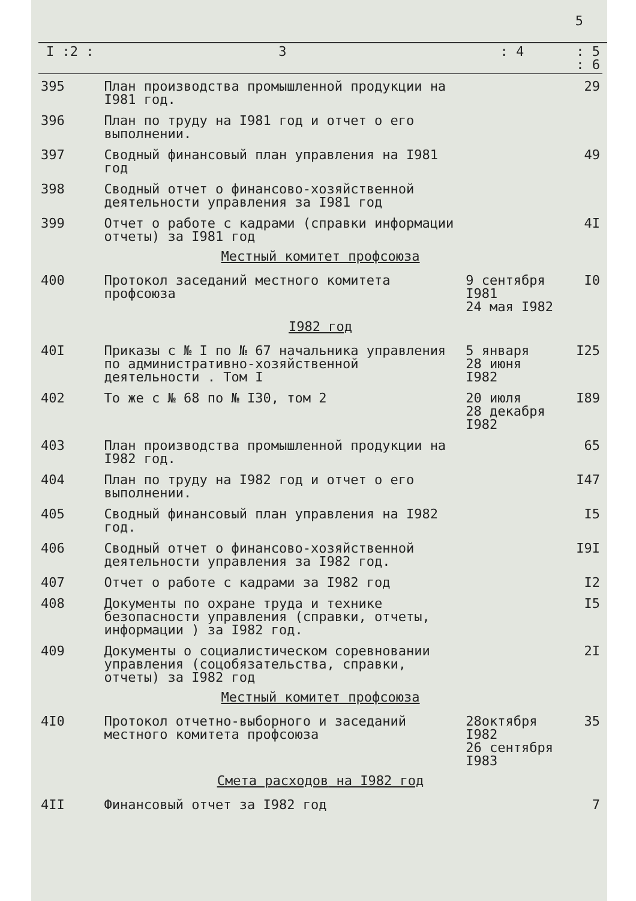5
| I :2 : | 3 | : 4 | : 5 : 6 |
| --- | --- | --- | --- |
| 395 | План производства промышленной продукции на I981 год. | | 29 |
| 396 | План по труду на I981 год и отчет о его выполнении. | | |
| 397 | Сводный финансовый план управления на I981 год | | 49 |
| 398 | Сводный отчет о финансово-хозяйственной деятельности управления за I981 год | | |
| 399 | Отчет о работе с кадрами (справки информации отчеты) за I981 год | | 4I |
| Местный комитет профсоюза | | | |
| 400 | Протокол заседаний местного комитета профсоюза | 9 сентября I981 24 мая I982 | I0 |
| I982 год | | | |
| 40I | Приказы с № I по № 67 начальника управления по административно-хозяйственной деятельности . Том I | 5 января 28 июня I982 | I25 |
| 402 | То же с № 68 по № I30, том 2 | 20 июля 28 декабря I982 | I89 |
| 403 | План производства промышленной продукции на I982 год. | | 65 |
| 404 | План по труду на I982 год и отчет о его выполнении. | | I47 |
| 405 | Сводный финансовый план управления на I982 год. | | I5 |
| 406 | Сводный отчет о финансово-хозяйственной деятельности управления за I982 год. | | I9I |
| 407 | Отчет о работе с кадрами за I982 год | | I2 |
| 408 | Документы по охране труда и технике безопасности управления (справки, отчеты, информации ) за I982 год. | | I5 |
| 409 | Документы о социалистическом соревновании управления (соцобязательства, справки, отчеты) за I982 год | | 2I |
| Местный комитет профсоюза | | | |
| 4I0 | Протокол отчетно-выборного и заседаний местного комитета профсоюза | 28октября I982 26 сентября I983 | 35 |
| Смета расходов на I982 год | | | |
| 4II | Финансовый отчет за I982 год | | 7 |